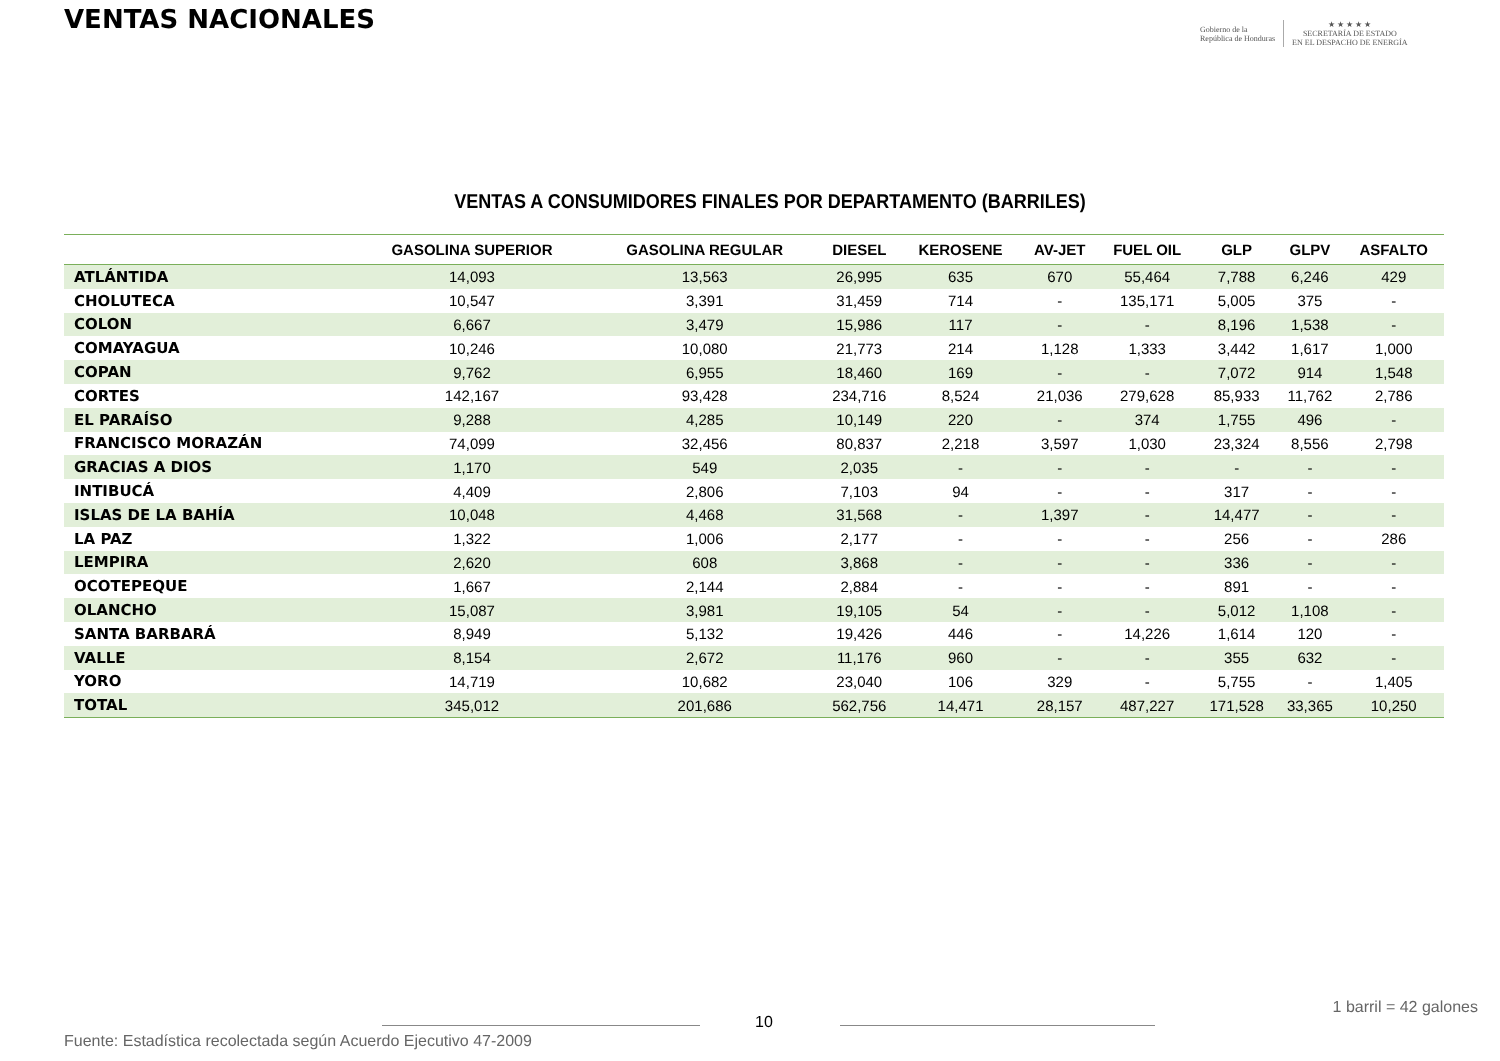VENTAS NACIONALES
Gobierno de la
República de Honduras
★ ★ ★ ★ ★
SECRETARÍA DE ESTADO
EN EL DESPACHO DE ENERGÍA
VENTAS A CONSUMIDORES FINALES POR DEPARTAMENTO (BARRILES)
| | GASOLINA SUPERIOR | GASOLINA REGULAR | DIESEL | KEROSENE | AV-JET | FUEL OIL | GLP | GLPV | ASFALTO |
| --- | --- | --- | --- | --- | --- | --- | --- | --- | --- |
| ATLÁNTIDA | 14,093 | 13,563 | 26,995 | 635 | 670 | 55,464 | 7,788 | 6,246 | 429 |
| CHOLUTECA | 10,547 | 3,391 | 31,459 | 714 | - | 135,171 | 5,005 | 375 | - |
| COLON | 6,667 | 3,479 | 15,986 | 117 | - | - | 8,196 | 1,538 | - |
| COMAYAGUA | 10,246 | 10,080 | 21,773 | 214 | 1,128 | 1,333 | 3,442 | 1,617 | 1,000 |
| COPAN | 9,762 | 6,955 | 18,460 | 169 | - | - | 7,072 | 914 | 1,548 |
| CORTES | 142,167 | 93,428 | 234,716 | 8,524 | 21,036 | 279,628 | 85,933 | 11,762 | 2,786 |
| EL PARAÍSO | 9,288 | 4,285 | 10,149 | 220 | - | 374 | 1,755 | 496 | - |
| FRANCISCO MORAZÁN | 74,099 | 32,456 | 80,837 | 2,218 | 3,597 | 1,030 | 23,324 | 8,556 | 2,798 |
| GRACIAS A DIOS | 1,170 | 549 | 2,035 | - | - | - | - | - | - |
| INTIBUCÁ | 4,409 | 2,806 | 7,103 | 94 | - | - | 317 | - | - |
| ISLAS DE LA BAHÍA | 10,048 | 4,468 | 31,568 | - | 1,397 | - | 14,477 | - | - |
| LA PAZ | 1,322 | 1,006 | 2,177 | - | - | - | 256 | - | 286 |
| LEMPIRA | 2,620 | 608 | 3,868 | - | - | - | 336 | - | - |
| OCOTEPEQUE | 1,667 | 2,144 | 2,884 | - | - | - | 891 | - | - |
| OLANCHO | 15,087 | 3,981 | 19,105 | 54 | - | - | 5,012 | 1,108 | - |
| SANTA BARBARÁ | 8,949 | 5,132 | 19,426 | 446 | - | 14,226 | 1,614 | 120 | - |
| VALLE | 8,154 | 2,672 | 11,176 | 960 | - | - | 355 | 632 | - |
| YORO | 14,719 | 10,682 | 23,040 | 106 | 329 | - | 5,755 | - | 1,405 |
| TOTAL | 345,012 | 201,686 | 562,756 | 14,471 | 28,157 | 487,227 | 171,528 | 33,365 | 10,250 |
1 barril = 42 galones
10
Fuente: Estadística recolectada según Acuerdo Ejecutivo 47-2009